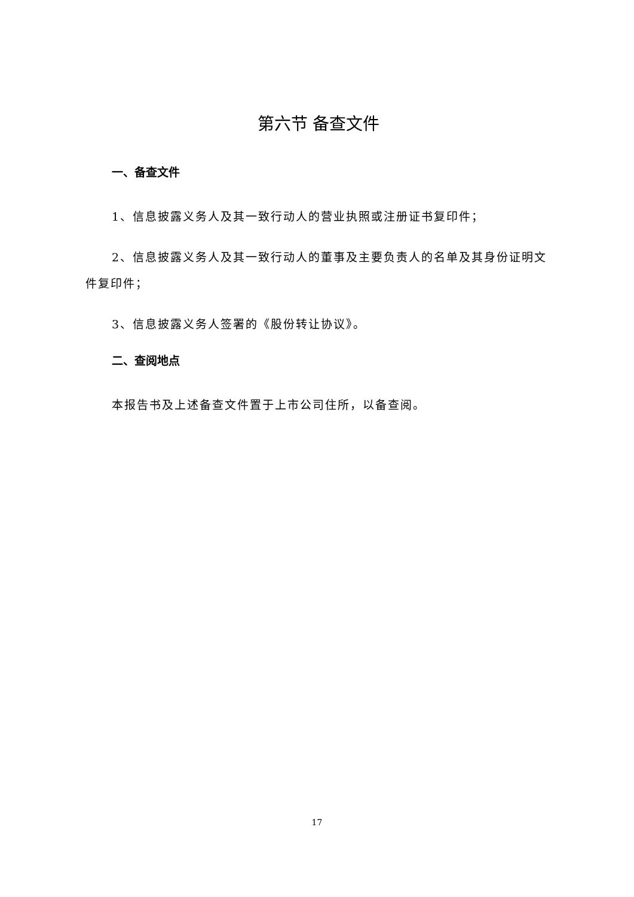第六节 备查文件
一、备查文件
1、信息披露义务人及其一致行动人的营业执照或注册证书复印件；
2、信息披露义务人及其一致行动人的董事及主要负责人的名单及其身份证明文件复印件；
3、信息披露义务人签署的《股份转让协议》。
二、查阅地点
本报告书及上述备查文件置于上市公司住所，以备查阅。
17